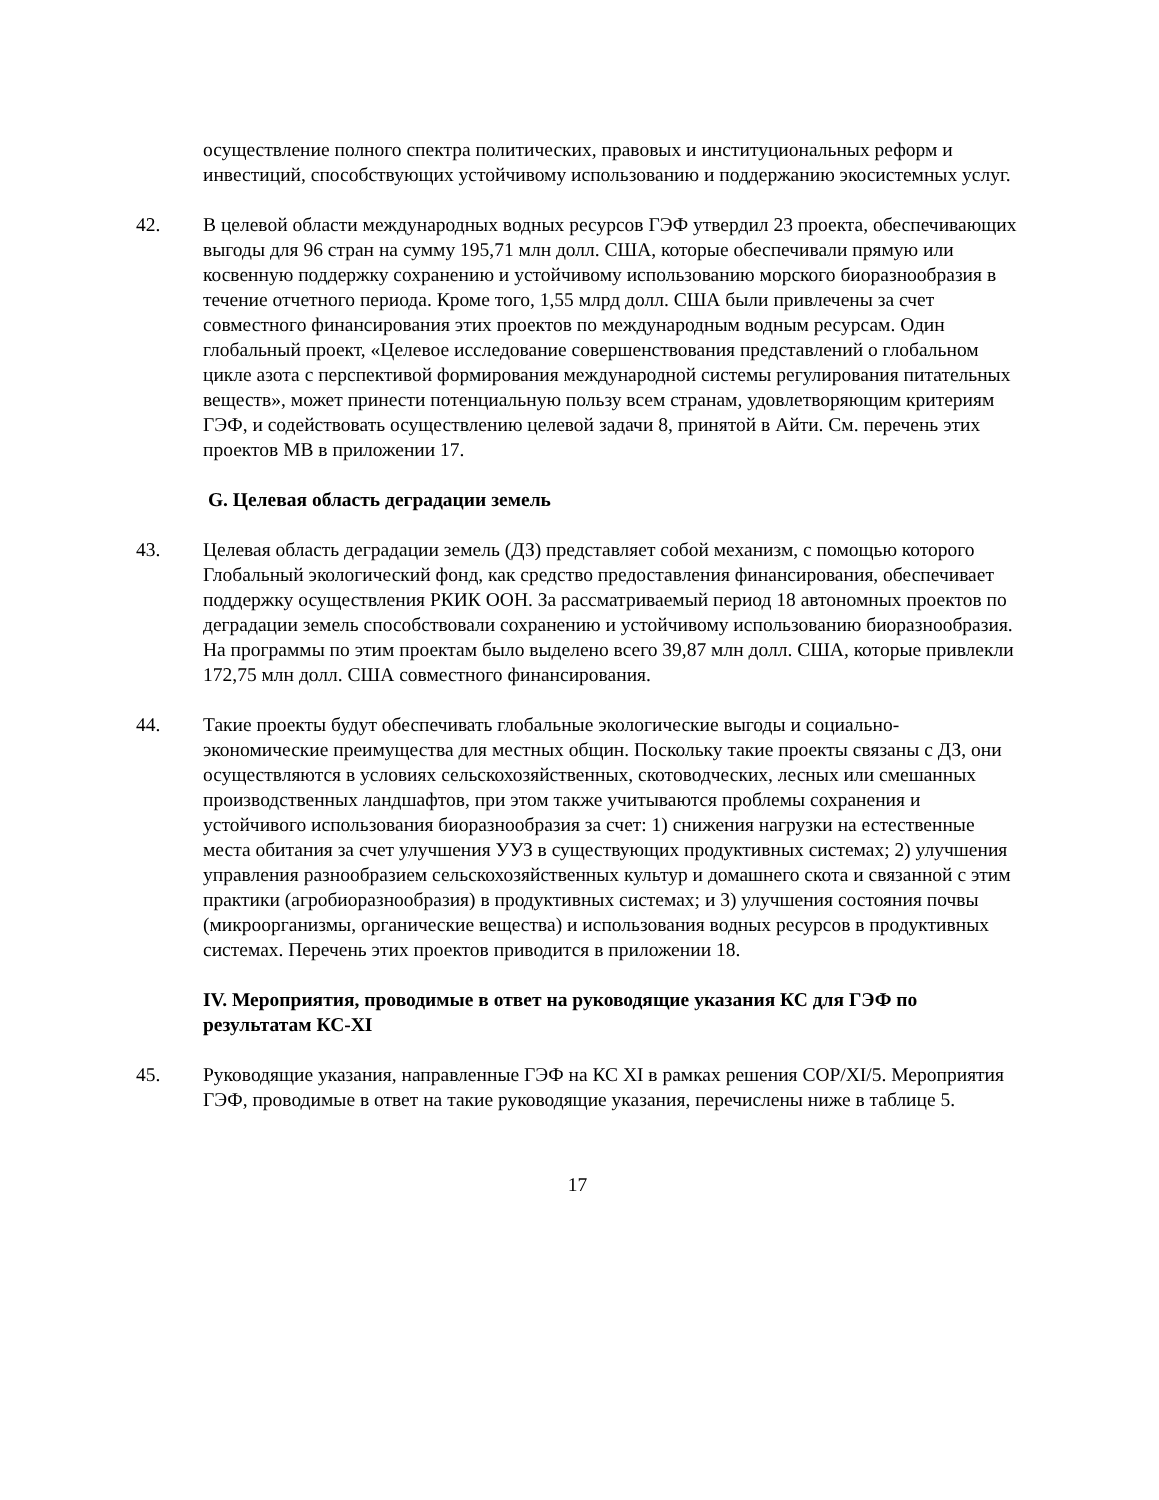осуществление полного спектра политических, правовых и институциональных реформ и инвестиций, способствующих устойчивому использованию и поддержанию экосистемных услуг.
42. В целевой области международных водных ресурсов ГЭФ утвердил 23 проекта, обеспечивающих выгоды для 96 стран на сумму 195,71 млн долл. США, которые обеспечивали прямую или косвенную поддержку сохранению и устойчивому использованию морского биоразнообразия в течение отчетного периода. Кроме того, 1,55 млрд долл. США были привлечены за счет совместного финансирования этих проектов по международным водным ресурсам. Один глобальный проект, «Целевое исследование совершенствования представлений о глобальном цикле азота с перспективой формирования международной системы регулирования питательных веществ», может принести потенциальную пользу всем странам, удовлетворяющим критериям ГЭФ, и содействовать осуществлению целевой задачи 8, принятой в Айти. См. перечень этих проектов МВ в приложении 17.
G. Целевая область деградации земель
43. Целевая область деградации земель (ДЗ) представляет собой механизм, с помощью которого Глобальный экологический фонд, как средство предоставления финансирования, обеспечивает поддержку осуществления РКИК ООН. За рассматриваемый период 18 автономных проектов по деградации земель способствовали сохранению и устойчивому использованию биоразнообразия. На программы по этим проектам было выделено всего 39,87 млн долл. США, которые привлекли 172,75 млн долл. США совместного финансирования.
44. Такие проекты будут обеспечивать глобальные экологические выгоды и социально-экономические преимущества для местных общин. Поскольку такие проекты связаны с ДЗ, они осуществляются в условиях сельскохозяйственных, скотоводческих, лесных или смешанных производственных ландшафтов, при этом также учитываются проблемы сохранения и устойчивого использования биоразнообразия за счет: 1) снижения нагрузки на естественные места обитания за счет улучшения УУЗ в существующих продуктивных системах; 2) улучшения управления разнообразием сельскохозяйственных культур и домашнего скота и связанной с этим практики (агробиоразнообразия) в продуктивных системах; и 3) улучшения состояния почвы (микроорганизмы, органические вещества) и использования водных ресурсов в продуктивных системах. Перечень этих проектов приводится в приложении 18.
IV. Мероприятия, проводимые в ответ на руководящие указания КС для ГЭФ по результатам КС-XI
45. Руководящие указания, направленные ГЭФ на КС XI в рамках решения COP/XI/5. Мероприятия ГЭФ, проводимые в ответ на такие руководящие указания, перечислены ниже в таблице 5.
17